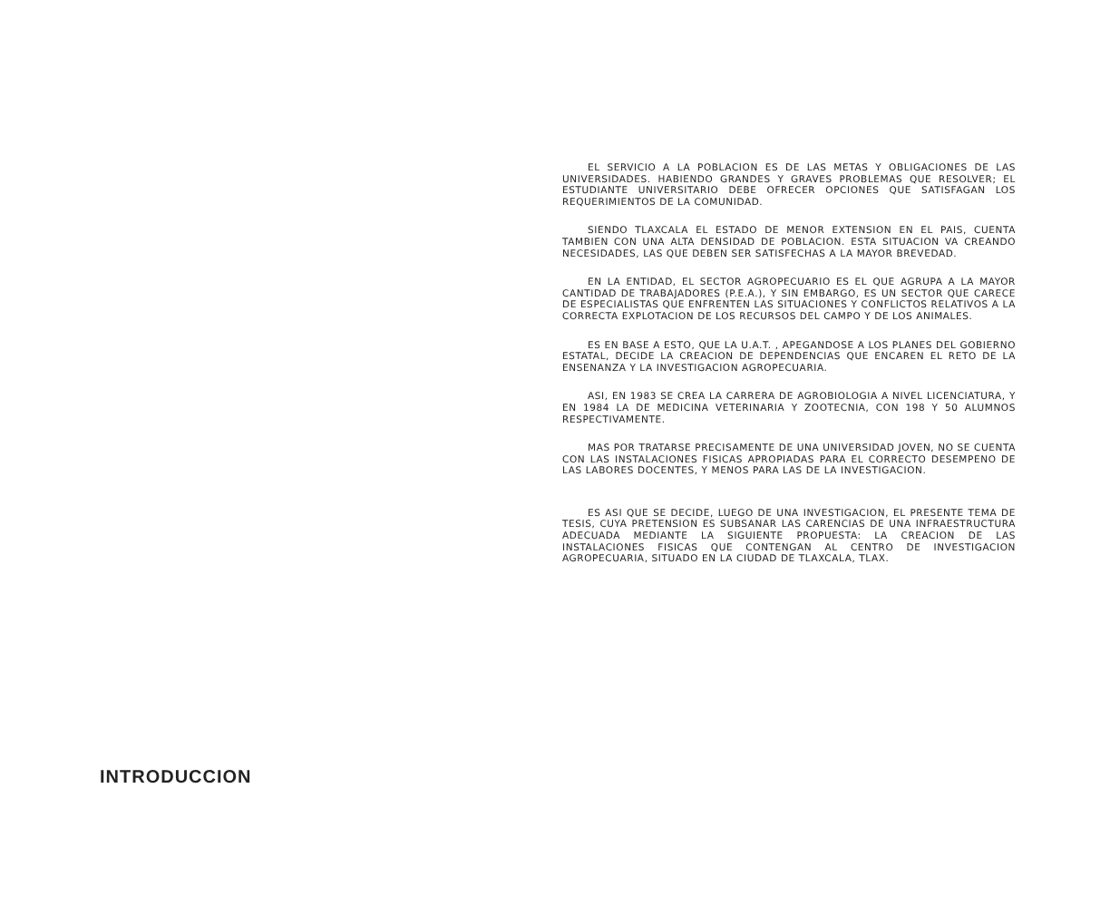EL SERVICIO A LA POBLACION ES DE LAS METAS Y OBLIGACIONES DE LAS UNIVERSIDADES. HABIENDO GRANDES Y GRAVES PROBLEMAS QUE RESOLVER; EL ESTUDIANTE UNIVERSITARIO DEBE OFRECER OPCIONES QUE SATISFAGAN LOS REQUERIMIENTOS DE LA COMUNIDAD.
SIENDO TLAXCALA EL ESTADO DE MENOR EXTENSION EN EL PAIS, CUENTA TAMBIEN CON UNA ALTA DENSIDAD DE POBLACION. ESTA SITUACION VA CREANDO NECESIDADES, LAS QUE DEBEN SER SATISFECHAS A LA MAYOR BREVEDAD.
EN LA ENTIDAD, EL SECTOR AGROPECUARIO ES EL QUE AGRUPA A LA MAYOR CANTIDAD DE TRABAJADORES (P.E.A.), Y SIN EMBARGO, ES UN SECTOR QUE CARECE DE ESPECIALISTAS QUE ENFRENTEN LAS SITUACIONES Y CONFLICTOS RELATIVOS A LA CORRECTA EXPLOTACION DE LOS RECURSOS DEL CAMPO Y DE LOS ANIMALES.
ES EN BASE A ESTO, QUE LA U.A.T. , APEGANDOSE A LOS PLANES DEL GOBIERNO ESTATAL, DECIDE LA CREACION DE DEPENDENCIAS QUE ENCAREN EL RETO DE LA ENSENANZA Y LA INVESTIGACION AGROPECUARIA.
ASI, EN 1983 SE CREA LA CARRERA DE AGROBIOLOGIA A NIVEL LICENCIATURA, Y EN 1984 LA DE MEDICINA VETERINARIA Y ZOOTECNIA, CON 198 Y 50 ALUMNOS RESPECTIVAMENTE.
MAS POR TRATARSE PRECISAMENTE DE UNA UNIVERSIDAD JOVEN, NO SE CUENTA CON LAS INSTALACIONES FISICAS APROPIADAS PARA EL CORRECTO DESEMPENO DE LAS LABORES DOCENTES, Y MENOS PARA LAS DE LA INVESTIGACION.
ES ASI QUE SE DECIDE, LUEGO DE UNA INVESTIGACION, EL PRESENTE TEMA DE TESIS, CUYA PRETENSION ES SUBSANAR LAS CARENCIAS DE UNA INFRAESTRUCTURA ADECUADA MEDIANTE LA SIGUIENTE PROPUESTA: LA CREACION DE LAS INSTALACIONES FISICAS QUE CONTENGAN AL CENTRO DE INVESTIGACION AGROPECUARIA, SITUADO EN LA CIUDAD DE TLAXCALA, TLAX.
INTRODUCCION